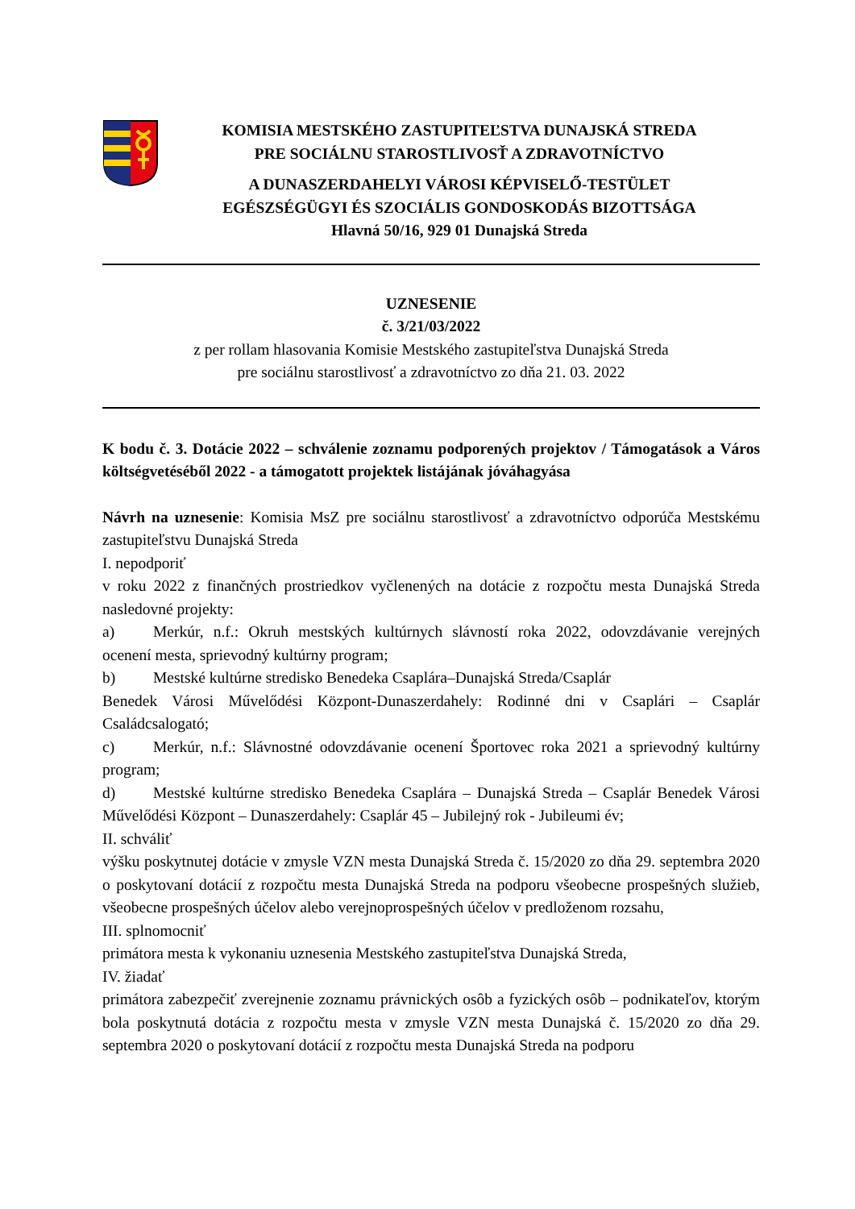KOMISIA MESTSKÉHO ZASTUPITEĽSTVA DUNAJSKÁ STREDA
PRE SOCIÁLNU STAROSTLIVOSŤ A ZDRAVOTNÍCTVO
A DUNASZERDAHELYI VÁROSI KÉPVISELŐ-TESTÜLET
EGÉSZSÉGÜGYI ÉS SZOCIÁLIS GONDOSKODÁS BIZOTTSÁGA
Hlavná 50/16, 929 01 Dunajská Streda
UZNESENIE
č. 3/21/03/2022
z per rollam hlasovania Komisie Mestského zastupiteľstva Dunajská Streda
pre sociálnu starostlivosť a zdravotníctvo zo dňa 21. 03. 2022
K bodu č. 3. Dotácie 2022 – schválenie zoznamu podporených projektov / Támogatások a Város költségvetéséből 2022 - a támogatott projektek listájának jóváhagyása
Návrh na uznesenie: Komisia MsZ pre sociálnu starostlivosť a zdravotníctvo odporúča Mestskému zastupiteľstvu Dunajská Streda
I. nepodporiť
v roku 2022 z finančných prostriedkov vyčlenených na dotácie z rozpočtu mesta Dunajská Streda nasledovné projekty:
a) Merkúr, n.f.: Okruh mestských kultúrnych slávností roka 2022, odovzdávanie verejných ocenení mesta, sprievodný kultúrny program;
b) Mestské kultúrne stredisko Benedeka Csaplára–Dunajská Streda/Csaplár
Benedek Városi Művelődési Központ-Dunaszerdahely: Rodinné dni v Csaplári – Csaplár Családcsalogató;
c) Merkúr, n.f.: Slávnostné odovzdávanie ocenení Športovec roka 2021 a sprievodný kultúrny program;
d) Mestské kultúrne stredisko Benedeka Csaplára – Dunajská Streda – Csaplár Benedek Városi Művelődési Központ – Dunaszerdahely: Csaplár 45 – Jubilejný rok - Jubileumi év;
II. schváliť
výšku poskytnutej dotácie v zmysle VZN mesta Dunajská Streda č. 15/2020 zo dňa 29. septembra 2020 o poskytovaní dotácií z rozpočtu mesta Dunajská Streda na podporu všeobecne prospešných služieb, všeobecne prospešných účelov alebo verejnoprospešných účelov v predloženom rozsahu,
III. splnomocniť
primátora mesta k vykonaniu uznesenia Mestského zastupiteľstva Dunajská Streda,
IV. žiadať
primátora zabezpečiť zverejnenie zoznamu právnických osôb a fyzických osôb – podnikateľov, ktorým bola poskytnutá dotácia z rozpočtu mesta v zmysle VZN mesta Dunajská č. 15/2020 zo dňa 29. septembra 2020 o poskytovaní dotácií z rozpočtu mesta Dunajská Streda na podporu